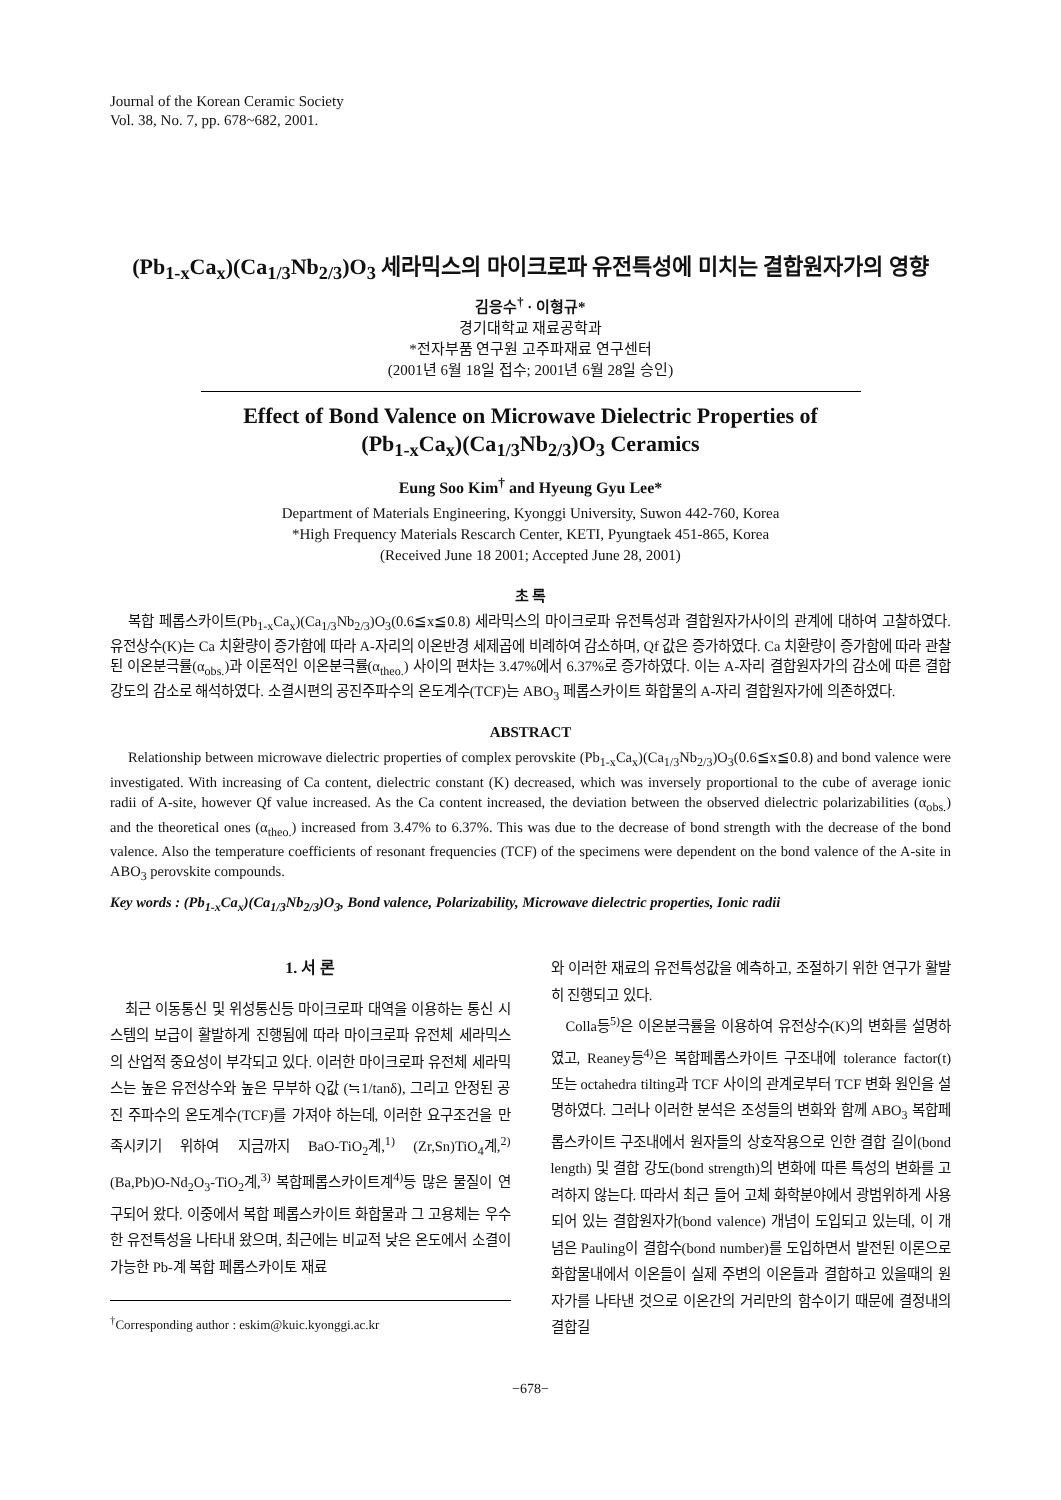Journal of the Korean Ceramic Society
Vol. 38, No. 7, pp. 678~682, 2001.
(Pb<sub>1-x</sub>Ca<sub>x</sub>)(Ca<sub>1/3</sub>Nb<sub>2/3</sub>)O<sub>3</sub> 세라믹스의 마이크로파 유전특성에 미치는 결합원자가의 영향
김응수<sup>†</sup> · 이형규*
경기대학교 재료공학과
*전자부품 연구원 고주파재료 연구센터
(2001년 6월 18일 접수; 2001년 6월 28일 승인)
Effect of Bond Valence on Microwave Dielectric Properties of
(Pb<sub>1-x</sub>Ca<sub>x</sub>)(Ca<sub>1/3</sub>Nb<sub>2/3</sub>)O<sub>3</sub> Ceramics
Eung Soo Kim<sup>†</sup> and Hyeung Gyu Lee*
Department of Materials Engineering, Kyonggi University, Suwon 442-760, Korea
*High Frequency Materials Rescarch Center, KETI, Pyungtaek 451-865, Korea
(Received June 18 2001; Accepted June 28, 2001)
초 록
복합 페롭스카이트(Pb<sub>1-x</sub>Ca<sub>x</sub>)(Ca<sub>1/3</sub>Nb<sub>2/3</sub>)O<sub>3</sub>(0.6≦x≦0.8) 세라믹스의 마이크로파 유전특성과 결합원자가사이의 관계에 대하여 고찰하였다. 유전상수(K)는 Ca 치환량이 증가함에 따라 A-자리의 이온반경 세제곱에 비례하여 감소하며, Qf 값은 증가하였다. Ca 치환량이 증가함에 따라 관찰된 이온분극률(α<sub>obs.</sub>)과 이론적인 이온분극률(α<sub>theo.</sub>) 사이의 편차는 3.47%에서 6.37%로 증가하였다. 이는 A-자리 결합원자가의 감소에 따른 결합강도의 감소로 해석하였다. 소결시편의 공진주파수의 온도계수(TCF)는 ABO<sub>3</sub> 페롭스카이트 화합물의 A-자리 결합원자가에 의존하였다.
ABSTRACT
Relationship between microwave dielectric properties of complex perovskite (Pb<sub>1-x</sub>Ca<sub>x</sub>)(Ca<sub>1/3</sub>Nb<sub>2/3</sub>)O<sub>3</sub>(0.6≦x≦0.8) and bond valence were investigated. With increasing of Ca content, dielectric constant (K) decreased, which was inversely proportional to the cube of average ionic radii of A-site, however Qf value increased. As the Ca content increased, the deviation between the observed dielectric polarizabilities (α<sub>obs.</sub>) and the theoretical ones (α<sub>theo.</sub>) increased from 3.47% to 6.37%. This was due to the decrease of bond strength with the decrease of the bond valence. Also the temperature coefficients of resonant frequencies (TCF) of the specimens were dependent on the bond valence of the A-site in ABO<sub>3</sub> perovskite compounds.
Key words : (Pb<sub>1-x</sub>Ca<sub>x</sub>)(Ca<sub>1/3</sub>Nb<sub>2/3</sub>)O<sub>3</sub>, Bond valence, Polarizability, Microwave dielectric properties, Ionic radii
1. 서 론
최근 이동통신 및 위성통신등 마이크로파 대역을 이용하는 통신 시스템의 보급이 활발하게 진행됨에 따라 마이크로파 유전체 세라믹스의 산업적 중요성이 부각되고 있다. 이러한 마이크로파 유전체 세라믹스는 높은 유전상수와 높은 무부하 Q값 (≒1/tanδ), 그리고 안정된 공진 주파수의 온도계수(TCF)를 가져야 하는데, 이러한 요구조건을 만족시키기 위하여 지금까지 BaO-TiO<sub>2</sub>계,<sup>1)</sup> (Zr,Sn)TiO<sub>4</sub>계,<sup>2)</sup> (Ba,Pb)O-Nd<sub>2</sub>O<sub>3</sub>-TiO<sub>2</sub>계,<sup>3)</sup> 복합페롭스카이트계<sup>4)</sup>등 많은 물질이 연구되어 왔다. 이중에서 복합 페롭스카이트 화합물과 그 고용체는 우수한 유전특성을 나타내 왔으며, 최근에는 비교적 낮은 온도에서 소결이 가능한 Pb-계 복합 페롭스카이토 재료
<sup>†</sup> Corresponding author : eskim@kuic.kyonggi.ac.kr
와 이러한 재료의 유전특성값을 예측하고, 조절하기 위한 연구가 활발히 진행되고 있다.
Colla등<sup>5)</sup>은 이온분극률을 이용하여 유전상수(K)의 변화를 설명하였고, Reaney등<sup>4)</sup>은 복합페롭스카이트 구조내에 tolerance factor(t) 또는 octahedra tilting과 TCF 사이의 관계로부터 TCF 변화 원인을 설명하였다. 그러나 이러한 분석은 조성들의 변화와 함께 ABO<sub>3</sub> 복합페롭스카이트 구조내에서 원자들의 상호작용으로 인한 결합 길이(bond length) 및 결합 강도(bond strength)의 변화에 따른 특성의 변화를 고려하지 않는다. 따라서 최근 들어 고체 화학분야에서 광범위하게 사용되어 있는 결합원자가(bond valence) 개념이 도입되고 있는데, 이 개념은 Pauling이 결합수(bond number)를 도입하면서 발전된 이론으로 화합물내에서 이온들이 실제 주변의 이온들과 결합하고 있을때의 원자가를 나타낸 것으로 이온간의 거리만의 함수이기 때문에 결정내의 결합길
−678−